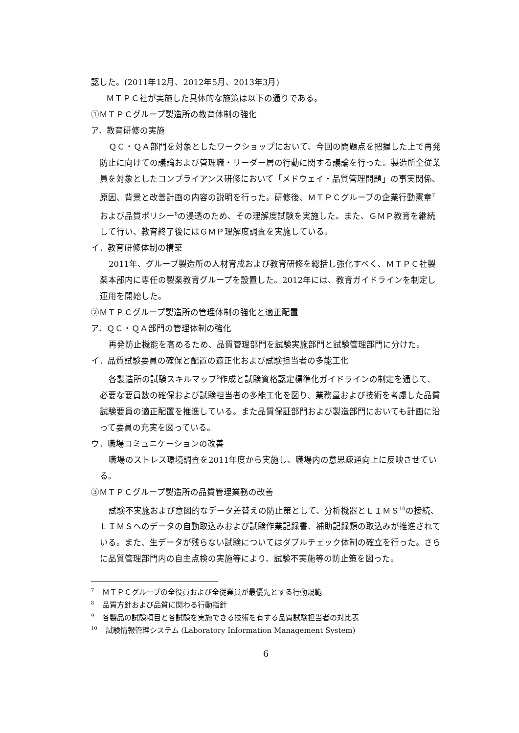認した。(2011年12月、2012年5月、2013年3月)
　ＭＴＰＣ社が実施した具体的な施策は以下の通りである。
①ＭＴＰＣグループ製造所の教育体制の強化
ア．教育研修の実施
ＱＣ・ＱＡ部門を対象としたワークショップにおいて、今回の問題点を把握した上で再発防止に向けての議論および管理職・リーダー層の行動に関する議論を行った。製造所全従業員を対象としたコンプライアンス研修において「メドウェイ・品質管理問題」の事実関係、原因、背景と改善計画の内容の説明を行った。研修後、ＭＴＰＣグループの企業行動憲章<sup>7</sup>および品質ポリシー<sup>8</sup>の浸透のため、その理解度試験を実施した。また、ＧＭＰ教育を継続して行い、教育終了後にはＧＭＰ理解度調査を実施している。
イ．教育研修体制の構築
2011年、グループ製造所の人材育成および教育研修を総括し強化すべく、ＭＴＰＣ社製薬本部内に専任の製薬教育グループを設置した。2012年には、教育ガイドラインを制定し運用を開始した。
②ＭＴＰＣグループ製造所の管理体制の強化と適正配置
ア．ＱＣ・ＱＡ部門の管理体制の強化
再発防止機能を高めるため、品質管理部門を試験実施部門と試験管理部門に分けた。
イ．品質試験要員の確保と配置の適正化および試験担当者の多能工化
各製造所の試験スキルマップ<sup>9</sup>作成と試験資格認定標準化ガイドラインの制定を通じて、必要な要員数の確保および試験担当者の多能工化を図り、業務量および技術を考慮した品質試験要員の適正配置を推進している。また品質保証部門および製造部門においても計画に沿って要員の充実を図っている。
ウ．職場コミュニケーションの改善
職場のストレス環境調査を2011年度から実施し、職場内の意思疎通向上に反映させている。
③ＭＴＰＣグループ製造所の品質管理業務の改善
試験不実施および意図的なデータ差替えの防止策として、分析機器とＬＩＭＳ<sup>10</sup>の接続、ＬＩＭＳへのデータの自動取込みおよび試験作業記録書、補助記録類の取込みが推進されている。また、生データが残らない試験についてはダブルチェック体制の確立を行った。さらに品質管理部門内の自主点検の実施等により、試験不実施等の防止策を図った。
<sup>7</sup> ＭＴＰＣグループの全役員および全従業員が最優先とする行動規範
<sup>8</sup> 品質方針および品質に関わる行動指針
<sup>9</sup> 各製品の試験項目と各試験を実施できる技術を有する品質試験担当者の対比表
<sup>10</sup> 試験情報管理システム (Laboratory Information Management System)
6